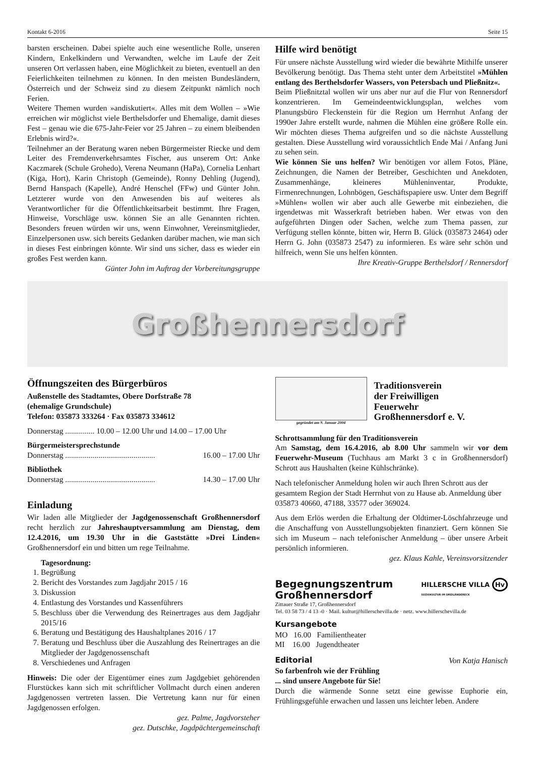Kontakt 6-2016 Seite 15
barsten erscheinen. Dabei spielte auch eine wesentliche Rolle, unseren Kindern, Enkelkindern und Verwandten, welche im Laufe der Zeit unseren Ort verlassen haben, eine Möglichkeit zu bieten, eventuell an den Feierlichkeiten teilnehmen zu können. In den meisten Bundesländern, Österreich und der Schweiz sind zu diesem Zeitpunkt nämlich noch Ferien.
Weitere Themen wurden »andiskutiert«. Alles mit dem Wollen – »Wie erreichen wir möglichst viele Berthelsdorfer und Ehemalige, damit dieses Fest – genau wie die 675-Jahr-Feier vor 25 Jahren – zu einem bleibenden Erlebnis wird?«.
Teilnehmer an der Beratung waren neben Bürgermeister Riecke und dem Leiter des Fremdenverkehrsamtes Fischer, aus unserem Ort: Anke Kaczmarek (Schule Grohedo), Verena Neumann (HaPa), Cornelia Lenhart (Kiga, Hort), Karin Christoph (Gemeinde), Ronny Dehling (Jugend), Bernd Hanspach (Kapelle), André Henschel (FFw) und Günter John. Letzterer wurde von den Anwesenden bis auf weiteres als Verantwortlicher für die Öffentlichkeitsarbeit bestimmt. Ihre Fragen, Hinweise, Vorschläge usw. können Sie an alle Genannten richten. Besonders freuen würden wir uns, wenn Einwohner, Vereinsmitglieder, Einzelpersonen usw. sich bereits Gedanken darüber machen, wie man sich in dieses Fest einbringen könnte. Wir sind uns sicher, dass es wieder ein großes Fest werden kann.
Günter John im Auftrag der Vorbereitungsgruppe
Hilfe wird benötigt
Für unsere nächste Ausstellung wird wieder die bewährte Mithilfe unserer Bevölkerung benötigt. Das Thema steht unter dem Arbeitstitel »Mühlen entlang des Berthelsdorfer Wassers, von Petersbach und Pließnitz«.
Beim Pließnitztal wollen wir uns aber nur auf die Flur von Rennersdorf konzentrieren. Im Gemeindeentwicklungsplan, welches vom Planungsbüro Fleckenstein für die Region um Herrnhut Anfang der 1990er Jahre erstellt wurde, nahmen die Mühlen eine größere Rolle ein. Wir möchten dieses Thema aufgreifen und so die nächste Ausstellung gestalten. Diese Ausstellung wird voraussichtlich Ende Mai / Anfang Juni zu sehen sein.
Wie können Sie uns helfen? Wir benötigen vor allem Fotos, Pläne, Zeichnungen, die Namen der Betreiber, Geschichten und Anekdoten, Zusammenhänge, kleineres Mühleninventar, Produkte, Firmenrechnungen, Lohnbögen, Geschäftspapiere usw. Unter dem Begriff »Mühlen« wollen wir aber auch alle Gewerbe mit einbeziehen, die irgendetwas mit Wasserkraft betrieben haben. Wer etwas von den aufgeführten Dingen oder Sachen, welche zum Thema passen, zur Verfügung stellen könnte, bitten wir, Herrn B. Glück (035873 2464) oder Herrn G. John (035873 2547) zu informieren. Es wäre sehr schön und hilfreich, wenn Sie uns helfen könnten.
Ihre Kreativ-Gruppe Berthelsdorf / Rennersdorf
Großhennersdorf
Öffnungszeiten des Bürgerbüros
Außenstelle des Stadtamtes, Obere Dorfstraße 78
(ehemalige Grundschule)
Telefon: 035873 333264 · Fax 035873 334612
Donnerstag ............... 10.00 – 12.00 Uhr und 14.00 – 17.00 Uhr
Bürgermeistersprechstunde
Donnerstag .............................................. 16.00 – 17.00 Uhr
Bibliothek
Donnerstag .............................................. 14.30 – 17.00 Uhr
Einladung
Wir laden alle Mitglieder der Jagdgenossenschaft Großhennersdorf recht herzlich zur Jahreshauptversammlung am Dienstag, dem 12.4.2016, um 19.30 Uhr in die Gaststätte »Drei Linden« Großhennersdorf ein und bitten um rege Teilnahme.
Tagesordnung:
1. Begrüßung
2. Bericht des Vorstandes zum Jagdjahr 2015 / 16
3. Diskussion
4. Entlastung des Vorstandes und Kassenführers
5. Beschluss über die Verwendung des Reinertrages aus dem Jagdjahr 2015/16
6. Beratung und Bestätigung des Haushaltplanes 2016 / 17
7. Beratung und Beschluss über die Auszahlung des Reinertrages an die Mitglieder der Jagdgenossenschaft
8. Verschiedenes und Anfragen
Hinweis: Die oder der Eigentümer eines zum Jagdgebiet gehörenden Flurstückes kann sich mit schriftlicher Vollmacht durch einen anderen Jagdgenossen vertreten lassen. Die Vertretung kann nur für einen Jagdgenossen erfolgen.
gez. Palme, Jagdvorsteher
gez. Dutschke, Jagdpächtergemeinschaft
gegründet am 9. Januar 2004
Traditionsverein
der Freiwilligen
Feuerwehr
Großhennersdorf e. V.
Schrottsammlung für den Traditionsverein
Am Samstag, dem 16.4.2016, ab 8.00 Uhr sammeln wir vor dem Feuerwehr-Museum (Tuchhaus am Markt 3 c in Großhennersdorf) Schrott aus Haushalten (keine Kühlschränke).
Nach telefonischer Anmeldung holen wir auch Ihren Schrott aus der gesamtem Region der Stadt Herrnhut von zu Hause ab. Anmeldung über 035873 40660, 47188, 33577 oder 369024.
Aus dem Erlös werden die Erhaltung der Oldtimer-Löschfahrzeuge und die Anschaffung von Ausstellungsobjekten finanziert. Gern können Sie sich im Museum – nach telefonischer Anmeldung – über unsere Arbeit persönlich informieren.
gez. Klaus Kahle, Vereinsvorsitzender
Begegnungszentrum
Großhennersdorf
HILLERSCHE VILLA Hv
SOZIOKULTUR IM DREILÄNDERECK
Zittauer Straße 17, Großhennersdorf
Tel. 03 58 73 / 4 13 -0 · Mail. kultur@hillerschevilla.de · netz. www.hillerschevilla.de
Kursangebote
MO 16.00 Familientheater
MI 16.00 Jugendtheater
Editorial Von Katja Hanisch
So farbenfroh wie der Frühling
... sind unsere Angebote für Sie!
Durch die wärmende Sonne setzt eine gewisse Euphorie ein, Frühlingsgefühle erwachen und lassen uns leichter leben. Andere